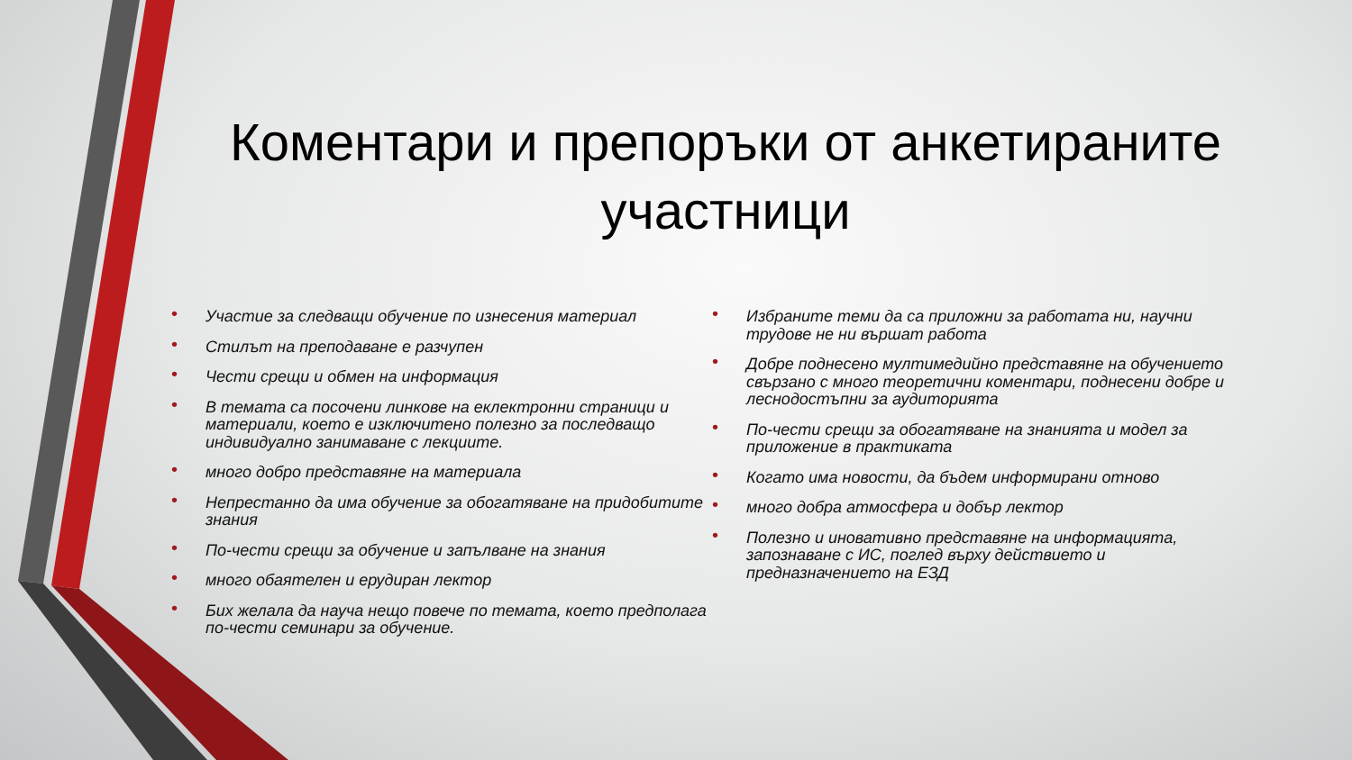Коментари и препоръки от анкетираните участници
• Участие за следващи обучение по изнесения материал
• Стилът на преподаване е разчупен
• Чести срещи и обмен на информация
• В темата са посочени линкове на еклектронни страници и материали, което е изключитено полезно за последващо индивидуално занимаване с лекциите.
• много добро представяне на материала
• Непрестанно да има обучение за обогатяване на придобитите знания
• По-чести срещи за обучение и запълване на знания
• много обаятелен и ерудиран лектор
• Бих желала да науча нещо повече по темата, което предполага по-чести семинари за обучение.
• Избраните теми да са приложни за работата ни, научни трудове не ни вършат работа
• Добре поднесено мултимедийно представяне на обучението свързано с много теоретични коментари, поднесени добре и леснодостъпни за аудиторията
• По-чести срещи за обогатяване на знанията и модел за приложение в практиката
• Когато има новости, да бъдем информирани отново
• много добра атмосфера и добър лектор
• Полезно и иновативно представяне на информацията, запознаване с ИС, поглед върху действието и предназначението на ЕЗД